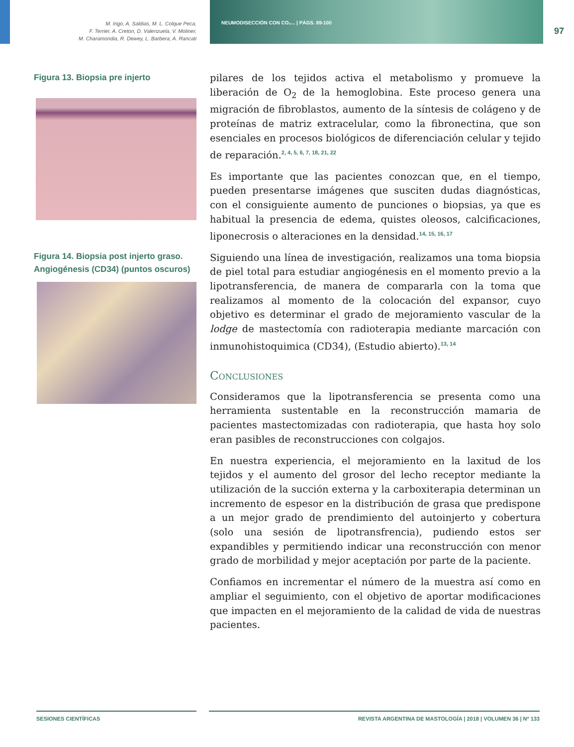M. Irigo, A. Saldias, M. L. Colque Peca,
F. Terrier, A. Creton, D. Valenzuela, V. Moliner,
M. Charamondia, R. Dewey, L. Barbera, A. Rancati
NEUMODISECCIÓN CON CO₂... | PÁGS. 89-100
97
Figura 13. Biopsia pre injerto
Figura 14. Biopsia post injerto graso.
Angiogénesis (CD34) (puntos oscuros)
pilares de los tejidos activa el metabolismo y promueve la liberación de O<sub>2</sub> de la hemoglobina. Este proceso genera una migración de fibroblastos, aumento de la síntesis de colágeno y de proteínas de matriz extracelular, como la fibronectina, que son esenciales en procesos biológicos de diferenciación celular y tejido de reparación.<sup>2, 4, 5, 6, 7, 18, 21, 22</sup>
Es importante que las pacientes conozcan que, en el tiempo, pueden presentarse imágenes que susciten dudas diagnósticas, con el consiguiente aumento de punciones o biopsias, ya que es habitual la presencia de edema, quistes oleosos, calcificaciones, liponecrosis o alteraciones en la densidad.<sup>14, 15, 16, 17</sup>
Siguiendo una línea de investigación, realizamos una toma biopsia de piel total para estudiar angiogénesis en el momento previo a la lipotransferencia, de manera de compararla con la toma que realizamos al momento de la colocación del expansor, cuyo objetivo es determinar el grado de mejoramiento vascular de la lodge de mastectomía con radioterapia mediante marcación con inmunohistoquimica (CD34), (Estudio abierto).<sup>13, 14</sup>
Conclusiones
Consideramos que la lipotransferencia se presenta como una herramienta sustentable en la reconstrucción mamaria de pacientes mastectomizadas con radioterapia, que hasta hoy solo eran pasibles de reconstrucciones con colgajos.
En nuestra experiencia, el mejoramiento en la laxitud de los tejidos y el aumento del grosor del lecho receptor mediante la utilización de la succión externa y la carboxiterapia determinan un incremento de espesor en la distribución de grasa que predispone a un mejor grado de prendimiento del autoinjerto y cobertura (solo una sesión de lipotransfrencia), pudiendo estos ser expandibles y permitiendo indicar una reconstrucción con menor grado de morbilidad y mejor aceptación por parte de la paciente.
Confiamos en incrementar el número de la muestra así como en ampliar el seguimiento, con el objetivo de aportar modificaciones que impacten en el mejoramiento de la calidad de vida de nuestras pacientes.
SESIONES CIENTÍFICAS REVISTA ARGENTINA DE MASTOLOGÍA | 2018 | VOLUMEN 36 | Nº 133